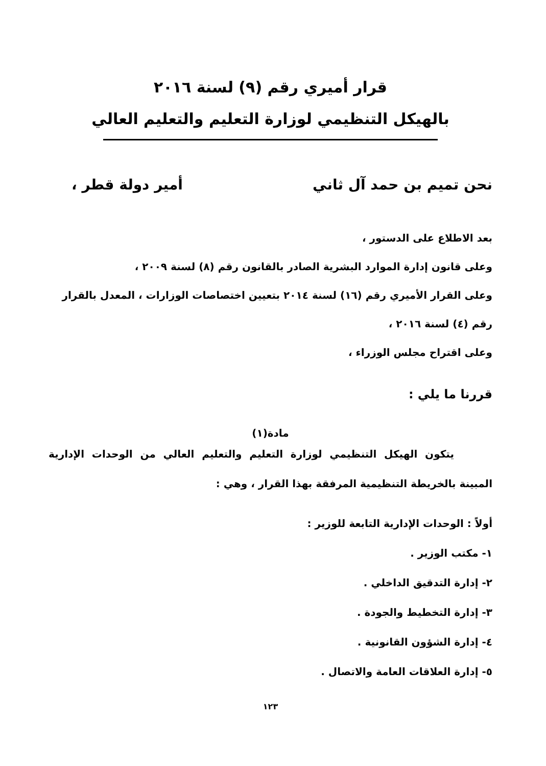قرار أميري رقم (٩) لسنة ٢٠١٦
بالهيكل التنظيمي لوزارة التعليم والتعليم العالي
نحن تميم بن حمد آل ثاني أمير دولة قطر ،
بعد الاطلاع على الدستور ،
وعلى قانون إدارة الموارد البشرية الصادر بالقانون رقم (٨) لسنة ٢٠٠٩ ،
وعلى القرار الأميري رقم (١٦) لسنة ٢٠١٤ بتعيين اختصاصات الوزارات ، المعدل بالقرار رقم (٤) لسنة ٢٠١٦ ،
وعلى اقتراح مجلس الوزراء ،
قررنا ما يلي :
مادة(١)
يتكون الهيكل التنظيمي لوزارة التعليم والتعليم العالي من الوحدات الإدارية المبينة بالخريطة التنظيمية المرفقة بهذا القرار ، وهي :
أولاً : الوحدات الإدارية التابعة للوزير :
١- مكتب الوزير .
٢- إدارة التدقيق الداخلي .
٣- إدارة التخطيط والجودة .
٤- إدارة الشؤون القانونية .
٥- إدارة العلاقات العامة والاتصال .
١٢٣